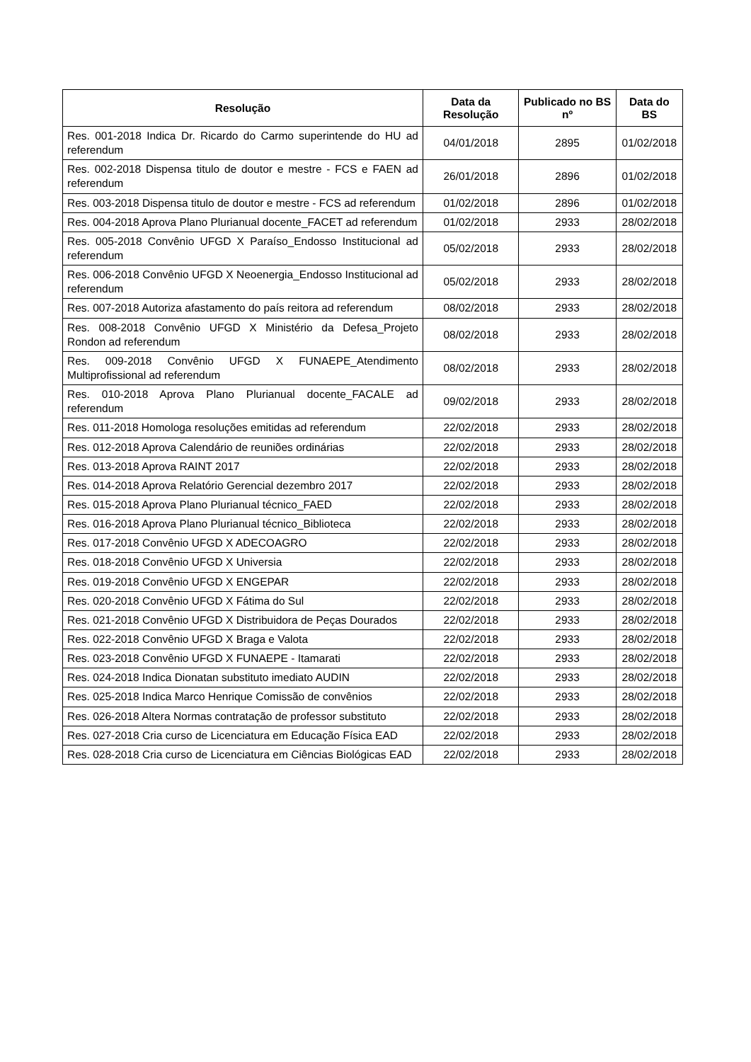| Resolução | Data da Resolução | Publicado no BS nº | Data do BS |
| --- | --- | --- | --- |
| Res. 001-2018 Indica Dr. Ricardo do Carmo superintende do HU ad referendum | 04/01/2018 | 2895 | 01/02/2018 |
| Res. 002-2018 Dispensa titulo de doutor e mestre - FCS e FAEN ad referendum | 26/01/2018 | 2896 | 01/02/2018 |
| Res. 003-2018 Dispensa titulo de doutor e mestre - FCS ad referendum | 01/02/2018 | 2896 | 01/02/2018 |
| Res. 004-2018 Aprova Plano Plurianual docente_FACET ad referendum | 01/02/2018 | 2933 | 28/02/2018 |
| Res. 005-2018 Convênio UFGD X Paraíso_Endosso Institucional ad referendum | 05/02/2018 | 2933 | 28/02/2018 |
| Res. 006-2018 Convênio UFGD X Neoenergia_Endosso Institucional ad referendum | 05/02/2018 | 2933 | 28/02/2018 |
| Res. 007-2018 Autoriza afastamento do país reitora ad referendum | 08/02/2018 | 2933 | 28/02/2018 |
| Res. 008-2018 Convênio UFGD X Ministério da Defesa_Projeto Rondon ad referendum | 08/02/2018 | 2933 | 28/02/2018 |
| Res. 009-2018 Convênio UFGD X FUNAEPE_Atendimento Multiprofissional ad referendum | 08/02/2018 | 2933 | 28/02/2018 |
| Res. 010-2018 Aprova Plano Plurianual docente_FACALE ad referendum | 09/02/2018 | 2933 | 28/02/2018 |
| Res. 011-2018 Homologa resoluções emitidas ad referendum | 22/02/2018 | 2933 | 28/02/2018 |
| Res. 012-2018 Aprova Calendário de reuniões ordinárias | 22/02/2018 | 2933 | 28/02/2018 |
| Res. 013-2018 Aprova RAINT 2017 | 22/02/2018 | 2933 | 28/02/2018 |
| Res. 014-2018 Aprova Relatório Gerencial dezembro 2017 | 22/02/2018 | 2933 | 28/02/2018 |
| Res. 015-2018 Aprova Plano Plurianual técnico_FAED | 22/02/2018 | 2933 | 28/02/2018 |
| Res. 016-2018 Aprova Plano Plurianual técnico_Biblioteca | 22/02/2018 | 2933 | 28/02/2018 |
| Res. 017-2018 Convênio UFGD X ADECOAGRO | 22/02/2018 | 2933 | 28/02/2018 |
| Res. 018-2018 Convênio UFGD X Universia | 22/02/2018 | 2933 | 28/02/2018 |
| Res. 019-2018 Convênio UFGD X ENGEPAR | 22/02/2018 | 2933 | 28/02/2018 |
| Res. 020-2018 Convênio UFGD X Fátima do Sul | 22/02/2018 | 2933 | 28/02/2018 |
| Res. 021-2018 Convênio UFGD X Distribuidora de Peças Dourados | 22/02/2018 | 2933 | 28/02/2018 |
| Res. 022-2018 Convênio UFGD X Braga e Valota | 22/02/2018 | 2933 | 28/02/2018 |
| Res. 023-2018 Convênio UFGD X FUNAEPE - Itamarati | 22/02/2018 | 2933 | 28/02/2018 |
| Res. 024-2018 Indica Dionatan substituto imediato AUDIN | 22/02/2018 | 2933 | 28/02/2018 |
| Res. 025-2018 Indica Marco Henrique Comissão de convênios | 22/02/2018 | 2933 | 28/02/2018 |
| Res. 026-2018 Altera Normas contratação de professor substituto | 22/02/2018 | 2933 | 28/02/2018 |
| Res. 027-2018 Cria curso de Licenciatura em Educação Física EAD | 22/02/2018 | 2933 | 28/02/2018 |
| Res. 028-2018 Cria curso de Licenciatura em Ciências Biológicas EAD | 22/02/2018 | 2933 | 28/02/2018 |